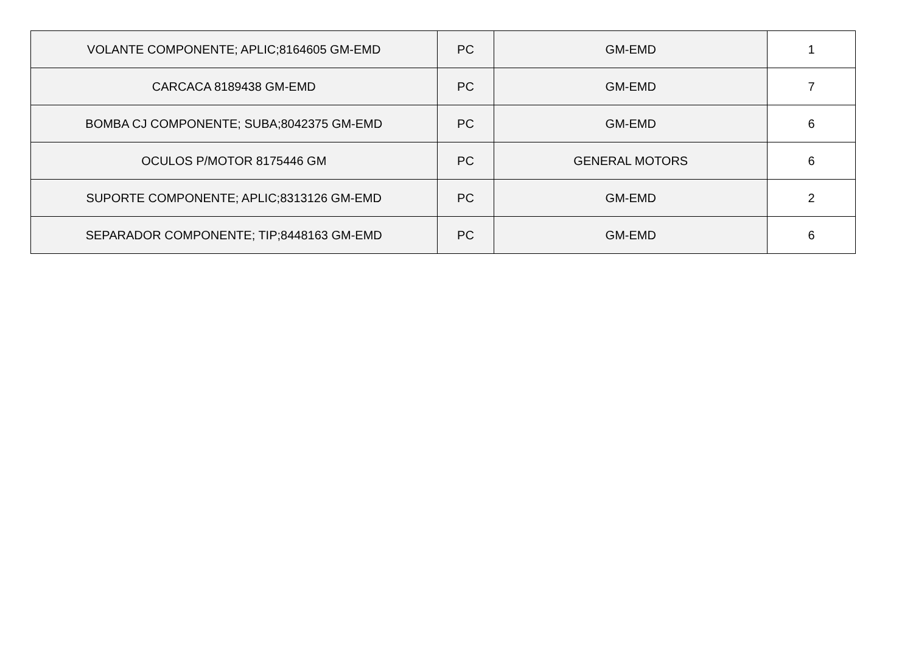| VOLANTE COMPONENTE; APLIC;8164605 GM-EMD | PC | GM-EMD | 1 |
| CARCACA 8189438 GM-EMD | PC | GM-EMD | 7 |
| BOMBA CJ COMPONENTE; SUBA;8042375 GM-EMD | PC | GM-EMD | 6 |
| OCULOS P/MOTOR 8175446 GM | PC | GENERAL MOTORS | 6 |
| SUPORTE COMPONENTE; APLIC;8313126 GM-EMD | PC | GM-EMD | 2 |
| SEPARADOR COMPONENTE; TIP;8448163 GM-EMD | PC | GM-EMD | 6 |